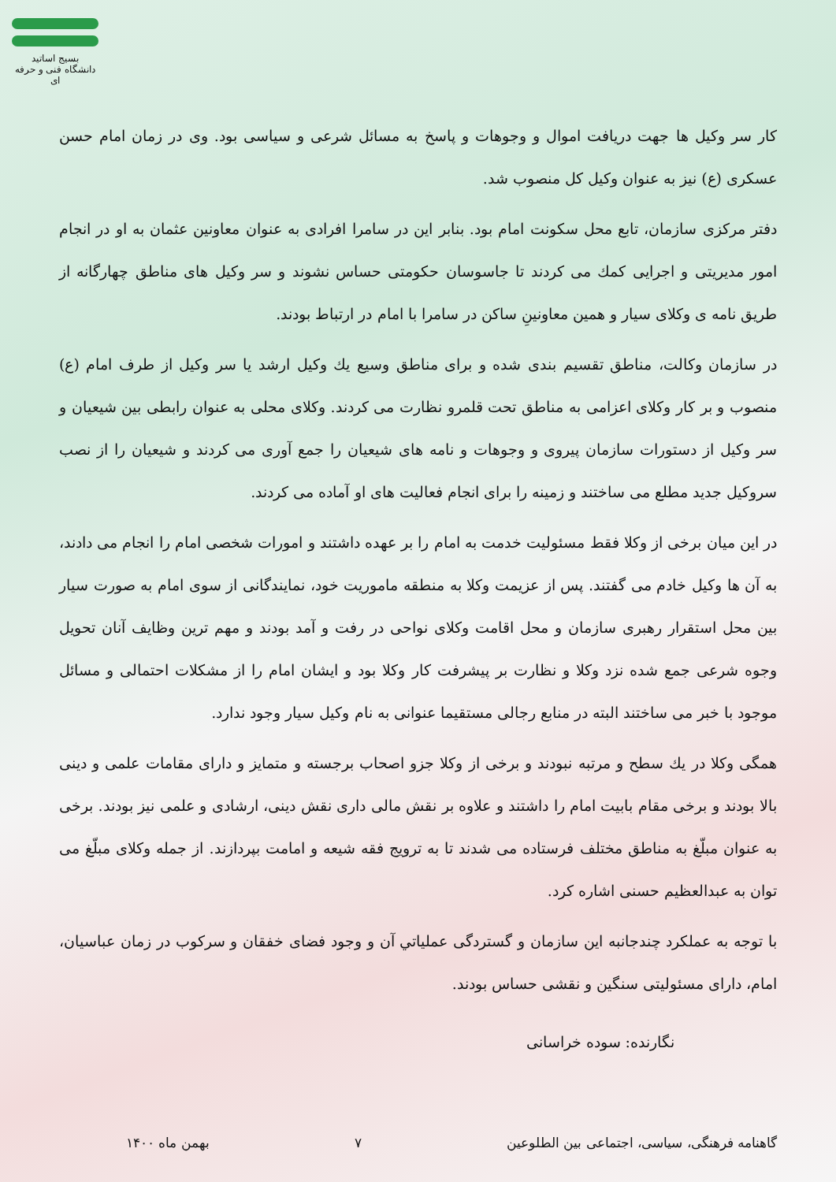بسیج اساتید
دانشگاه فنی و حرفه ای
کار سر وکیل ها جهت دریافت اموال و وجوهات و پاسخ به مسائل شرعی و سیاسی بود. وی در زمان امام حسن عسکری (ع) نیز به عنوان وکیل کل منصوب شد.
دفتر مرکزی سازمان، تابع محل سکونت امام بود. بنابر این در سامرا افرادی به عنوان معاونین عثمان به او در انجام امور مدیریتی و اجرایی کمك می کردند تا جاسوسان حکومتی حساس نشوند و سر وکیل های مناطق چهارگانه از طریق نامه ی وکلای سیار و همین معاونینِ ساکن در سامرا با امام در ارتباط بودند.
در سازمان وکالت، مناطق تقسیم بندی شده و برای مناطق وسیع یك وکیل ارشد یا سر وکیل از طرف امام (ع) منصوب و بر کار وکلای اعزامی به مناطق تحت قلمرو نظارت می کردند. وکلای محلی به عنوان رابطی بین شیعیان و سر وکیل از دستورات سازمان پیروی و وجوهات و نامه های شیعیان را جمع آوری می کردند و شیعیان را از نصب سروکیل جدید مطلع می ساختند و زمینه را برای انجام فعالیت های او آماده می کردند.
در این میان برخی از وکلا فقط مسئولیت خدمت به امام را بر عهده داشتند و امورات شخصی امام را انجام می دادند، به آن ها وکیل خادم می گفتند. پس از عزیمت وکلا به منطقه ماموریت خود، نمایندگانی از سوی امام به صورت سیار بین محل استقرار رهبری سازمان و محل اقامت وکلای نواحی در رفت و آمد بودند و مهم ترین وظایف آنان تحویل وجوه شرعی جمع شده نزد وکلا و نظارت بر پیشرفت کار وکلا بود و ایشان امام را از مشکلات احتمالی و مسائل موجود با خبر می ساختند البته در منابع رجالی مستقیما عنوانی به نام وکیل سیار وجود ندارد.
همگی وکلا در یك سطح و مرتبه نبودند و برخی از وکلا جزو اصحاب برجسته و متمایز و دارای مقامات علمی و دینی بالا بودند و برخی مقام بابیت امام را داشتند و علاوه بر نقش مالی داری نقش دینی، ارشادی و علمی نیز بودند. برخی به عنوان مبلّغ به مناطق مختلف فرستاده می شدند تا به ترویج فقه شیعه و امامت بپردازند. از جمله وکلای مبلّغ می توان به عبدالعظیم حسنی اشاره کرد.
با توجه به عملکرد چندجانبه این سازمان و گستردگی عملیاتي آن و وجود فضای خفقان و سرکوب در زمان عباسیان، امام، دارای مسئولیتی سنگین و نقشی حساس بودند.
نگارنده: سوده خراسانی
گاهنامه فرهنگی، سیاسی، اجتماعی بین الطلوعین ۷ بهمن ماه ۱۴۰۰